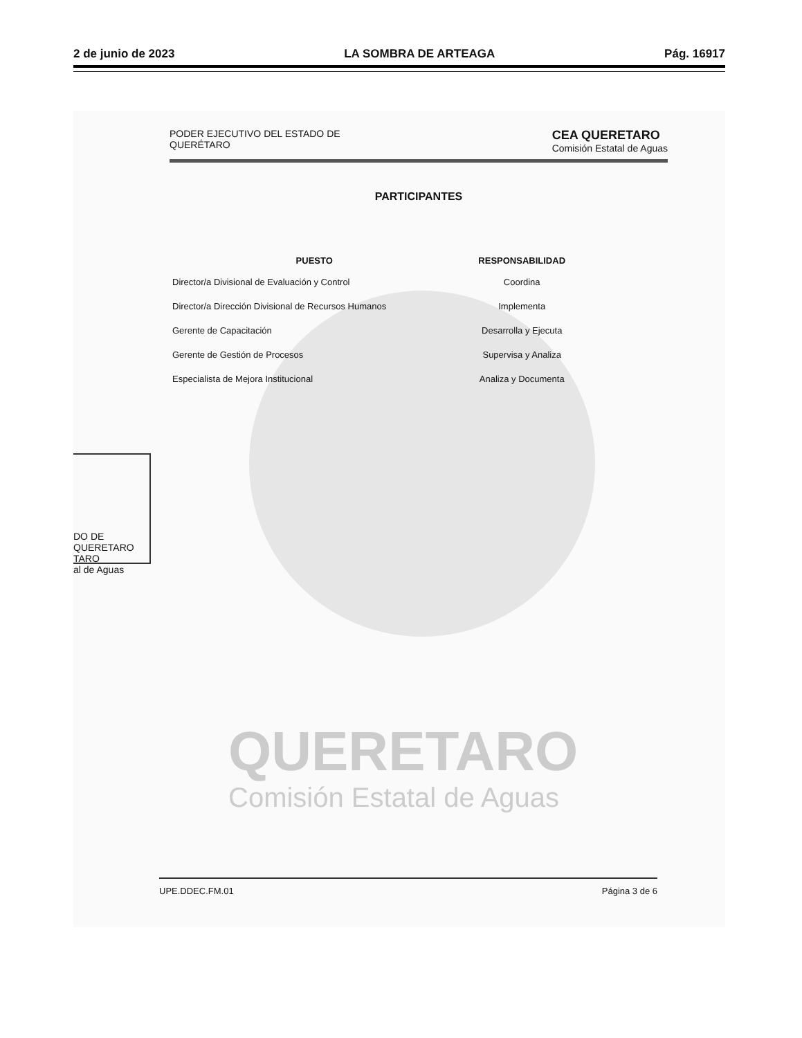2 de junio de 2023 LA SOMBRA DE ARTEAGA Pág. 16917
QUERETARO
Comisión Estatal de Aguas
DO DE QUERETARO
TARO
al de Aguas
PODER EJECUTIVO DEL ESTADO DE
QUERÉTARO CEA QUERETARO
Comisión Estatal de Aguas
PARTICIPANTES
| PUESTO | RESPONSABILIDAD |
| --- | --- |
| Director/a Divisional de Evaluación y Control | Coordina |
| Director/a Dirección Divisional de Recursos Humanos | Implementa |
| Gerente de Capacitación | Desarrolla y Ejecuta |
| Gerente de Gestión de Procesos | Supervisa y Analiza |
| Especialista de Mejora Institucional | Analiza y Documenta |
UPE.DDEC.FM.01 Página 3 de 6